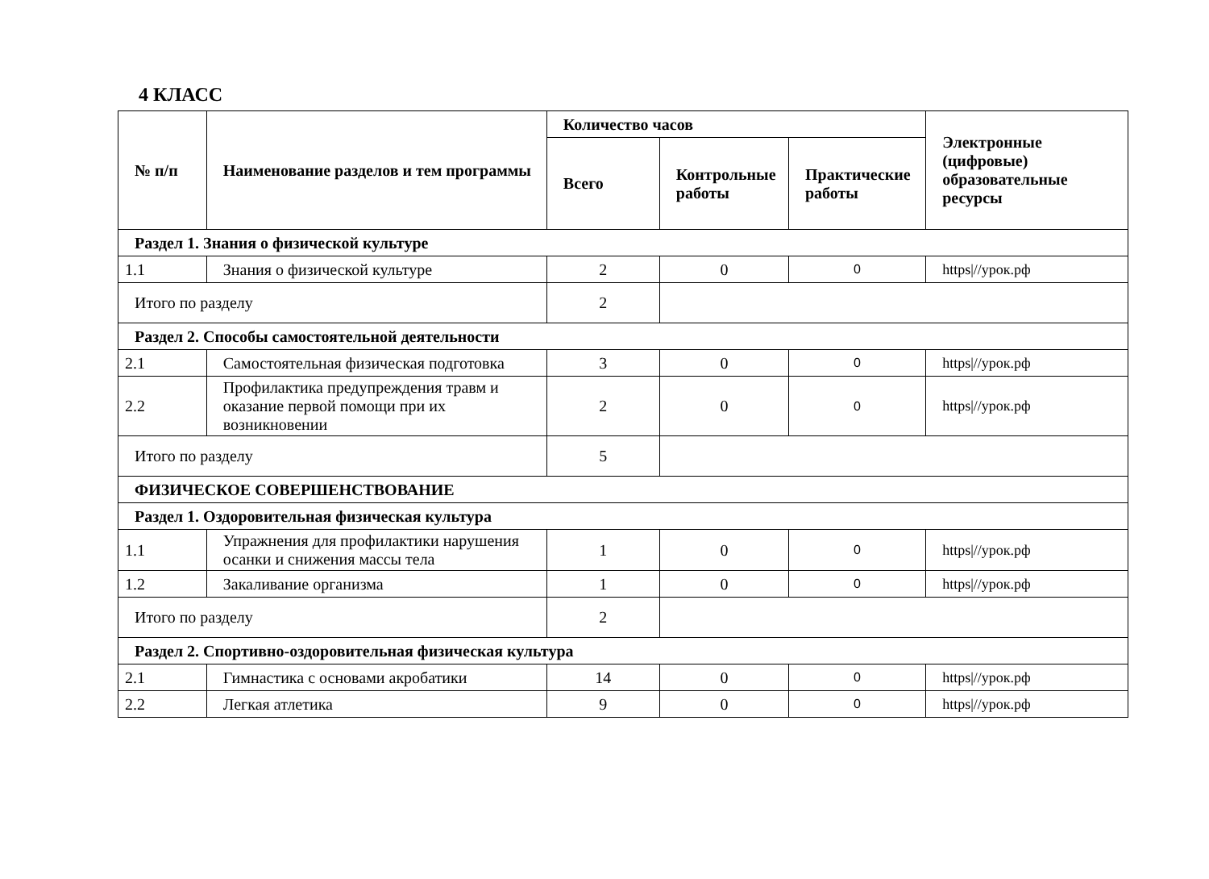4 КЛАСС
| № п/п | Наименование разделов и тем программы | Количество часов | | | Электронные (цифровые) образовательные ресурсы |
| --- | --- | --- | --- | --- | --- |
| | | Всего | Контрольные работы | Практические работы | |
| Раздел 1. Знания о физической культуре | | | | | |
| 1.1 | Знания о физической культуре | 2 | 0 | 0 | https///урок.рф |
| Итого по разделу | | 2 | | | |
| Раздел 2. Способы самостоятельной деятельности | | | | | |
| 2.1 | Самостоятельная физическая подготовка | 3 | 0 | 0 | https///урок.рф |
| 2.2 | Профилактика предупреждения травм и оказание первой помощи при их возникновении | 2 | 0 | 0 | https///урок.рф |
| Итого по разделу | | 5 | | | |
| ФИЗИЧЕСКОЕ СОВЕРШЕНСТВОВАНИЕ | | | | | |
| Раздел 1. Оздоровительная физическая культура | | | | | |
| 1.1 | Упражнения для профилактики нарушения осанки и снижения массы тела | 1 | 0 | 0 | https///урок.рф |
| 1.2 | Закаливание организма | 1 | 0 | 0 | https///урок.рф |
| Итого по разделу | | 2 | | | |
| Раздел 2. Спортивно-оздоровительная физическая культура | | | | | |
| 2.1 | Гимнастика с основами акробатики | 14 | 0 | 0 | https///урок.рф |
| 2.2 | Легкая атлетика | 9 | 0 | 0 | https///урок.рф |